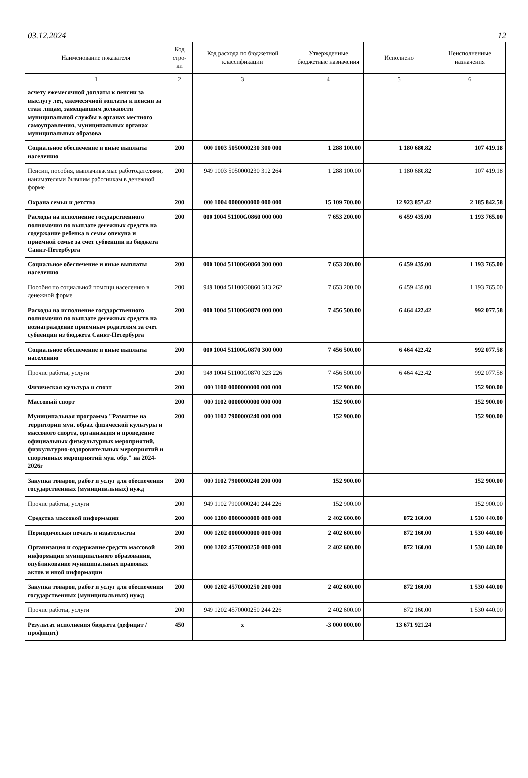03.12.2024 12
| Наименование показателя | Код стро-ки | Код расхода по бюджетной классификации | Утвержденные бюджетные назначения | Исполнено | Неисполненные назначения |
| --- | --- | --- | --- | --- | --- |
| 1 | 2 | 3 | 4 | 5 | 6 |
| асчету ежемесячной доплаты к пенсии за выслугу лет, ежемесячной доплаты к пенсии за стаж лицам, замещавшим должности муниципальной службы в органах местного самоуправления, муниципальных органах муниципальных образова | | | | | |
| Социальное обеспечение и иные выплаты населению | 200 | 000 1003 5050000230 300 000 | 1 288 100.00 | 1 180 680.82 | 107 419.18 |
| Пенсии, пособия, выплачиваемые работодателями, нанимателями бывшим работникам в денежной форме | 200 | 949 1003 5050000230 312 264 | 1 288 100.00 | 1 180 680.82 | 107 419.18 |
| Охрана семьи и детства | 200 | 000 1004 0000000000 000 000 | 15 109 700.00 | 12 923 857.42 | 2 185 842.58 |
| Расходы на исполнение государственного полномочия по выплате денежных средств на содержание ребенка в семье опекуна и приемной семье за счет субвенции из бюджета Санкт-Петербурга | 200 | 000 1004 51100G0860 000 000 | 7 653 200.00 | 6 459 435.00 | 1 193 765.00 |
| Социальное обеспечение и иные выплаты населению | 200 | 000 1004 51100G0860 300 000 | 7 653 200.00 | 6 459 435.00 | 1 193 765.00 |
| Пособия по социальной помощи населению в денежной форме | 200 | 949 1004 51100G0860 313 262 | 7 653 200.00 | 6 459 435.00 | 1 193 765.00 |
| Расходы на исполнение государственного полномочия по выплате денежных средств на вознаграждение приемным родителям за счет субвенции из бюджета Санкт-Петербурга | 200 | 000 1004 51100G0870 000 000 | 7 456 500.00 | 6 464 422.42 | 992 077.58 |
| Социальное обеспечение и иные выплаты населению | 200 | 000 1004 51100G0870 300 000 | 7 456 500.00 | 6 464 422.42 | 992 077.58 |
| Прочие работы, услуги | 200 | 949 1004 51100G0870 323 226 | 7 456 500.00 | 6 464 422.42 | 992 077.58 |
| Физическая культура и спорт | 200 | 000 1100 0000000000 000 000 | 152 900.00 | | 152 900.00 |
| Массовый спорт | 200 | 000 1102 0000000000 000 000 | 152 900.00 | | 152 900.00 |
| Муниципальная программа "Развитие на территории мун. образ. физической культуры и массового спорта, организация и проведение официальных физкультурных мероприятий, физкультурно-оздоровительных мероприятий и спортивных мероприятий мун. обр." на 2024-2026г | 200 | 000 1102 7900000240 000 000 | 152 900.00 | | 152 900.00 |
| Закупка товаров, работ и услуг для обеспечения государственных (муниципальных) нужд | 200 | 000 1102 7900000240 200 000 | 152 900.00 | | 152 900.00 |
| Прочие работы, услуги | 200 | 949 1102 7900000240 244 226 | 152 900.00 | | 152 900.00 |
| Средства массовой информации | 200 | 000 1200 0000000000 000 000 | 2 402 600.00 | 872 160.00 | 1 530 440.00 |
| Периодическая печать и издательства | 200 | 000 1202 0000000000 000 000 | 2 402 600.00 | 872 160.00 | 1 530 440.00 |
| Организация и содержание средств массовой информации муниципального образования, опубликование муниципальных правовых актов и иной информации | 200 | 000 1202 4570000250 000 000 | 2 402 600.00 | 872 160.00 | 1 530 440.00 |
| Закупка товаров, работ и услуг для обеспечения государственных (муниципальных) нужд | 200 | 000 1202 4570000250 200 000 | 2 402 600.00 | 872 160.00 | 1 530 440.00 |
| Прочие работы, услуги | 200 | 949 1202 4570000250 244 226 | 2 402 600.00 | 872 160.00 | 1 530 440.00 |
| Результат исполнения бюджета (дефицит / профицит) | 450 | x | -3 000 000.00 | 13 671 921.24 | |